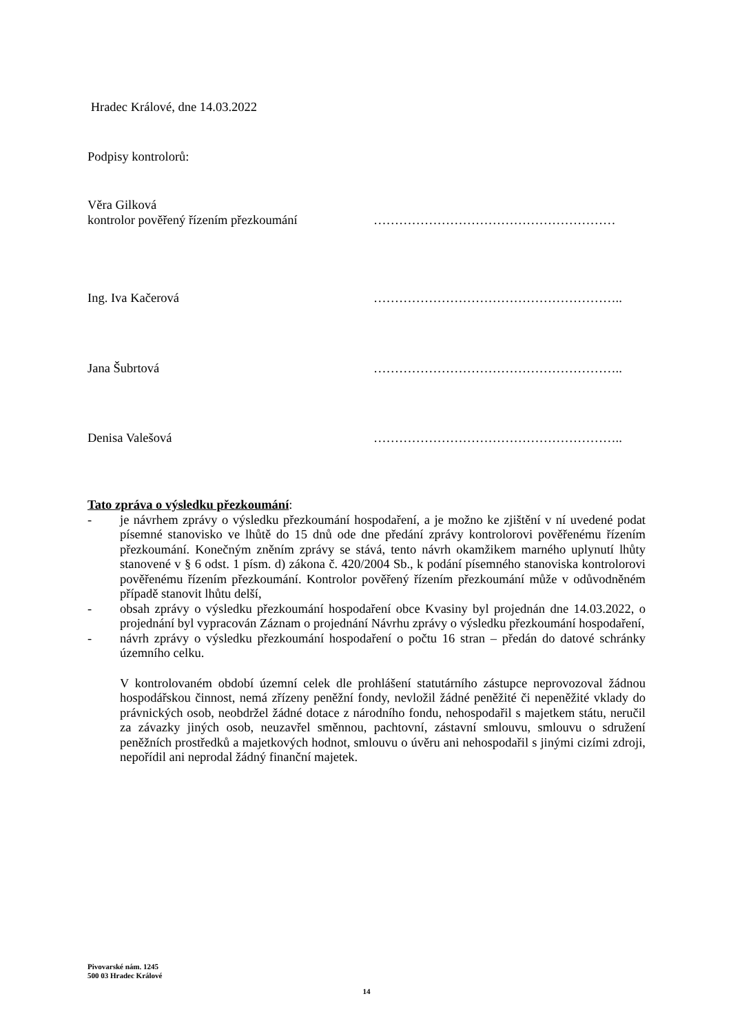Hradec Králové, dne 14.03.2022
Podpisy kontrolorů:
Věra Gilková
kontrolor pověřený řízením přezkoumání …………………………………………………
Ing. Iva Kačerová …………………………………………………..
Jana Šubrtová …………………………………………………..
Denisa Valešová …………………………………………………..
Tato zpráva o výsledku přezkoumání:
- je návrhem zprávy o výsledku přezkoumání hospodaření, a je možno ke zjištění v ní uvedené podat písemné stanovisko ve lhůtě do 15 dnů ode dne předání zprávy kontrolorovi pověřenému řízením přezkoumání. Konečným zněním zprávy se stává, tento návrh okamžikem marného uplynutí lhůty stanovené v § 6 odst. 1 písm. d) zákona č. 420/2004 Sb., k podání písemného stanoviska kontrolorovi pověřenému řízením přezkoumání. Kontrolor pověřený řízením přezkoumání může v odůvodněném případě stanovit lhůtu delší,
- obsah zprávy o výsledku přezkoumání hospodaření obce Kvasiny byl projednán dne 14.03.2022, o projednání byl vypracován Záznam o projednání Návrhu zprávy o výsledku přezkoumání hospodaření,
- návrh zprávy o výsledku přezkoumání hospodaření o počtu 16 stran – předán do datové schránky územního celku.
V kontrolovaném období územní celek dle prohlášení statutárního zástupce neprovozoval žádnou hospodářskou činnost, nemá zřízeny peněžní fondy, nevložil žádné peněžité či nepeněžité vklady do právnických osob, neobdržel žádné dotace z národního fondu, nehospodařil s majetkem státu, neručil za závazky jiných osob, neuzavřel směnnou, pachtovní, zástavní smlouvu, smlouvu o sdružení peněžních prostředků a majetkových hodnot, smlouvu o úvěru ani nehospodařil s jinými cizími zdroji, nepořídil ani neprodal žádný finanční majetek.
Pivovarské nám. 1245
500 03 Hradec Králové
14